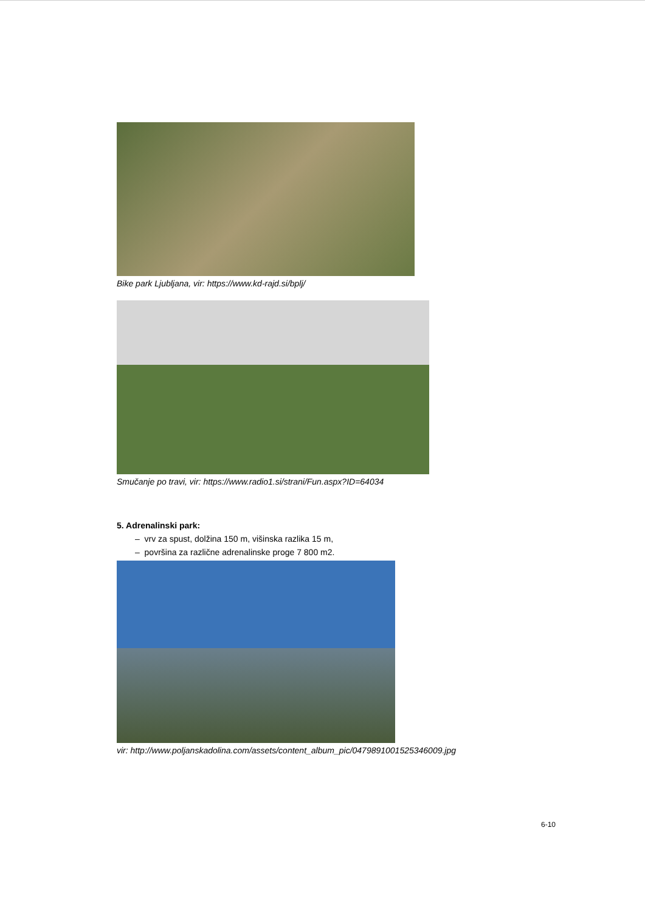Bike park Ljubljana, vir: https://www.kd-rajd.si/bplj/
Smučanje po travi, vir: https://www.radio1.si/strani/Fun.aspx?ID=64034
5. Adrenalinski park:
– vrv za spust, dolžina 150 m, višinska razlika 15 m,
– površina za različne adrenalinske proge 7 800 m2.
vir: http://www.poljanskadolina.com/assets/content_album_pic/0479891001525346009.jpg
6-10